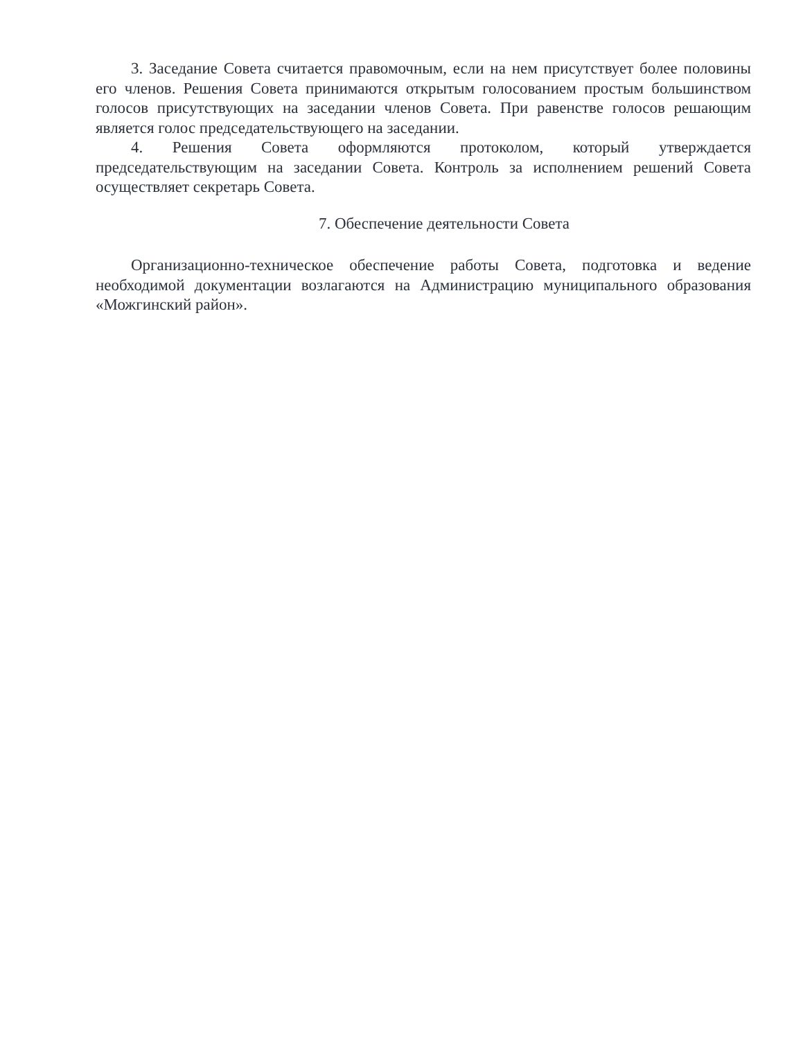3. Заседание Совета считается правомочным, если на нем присутствует более половины его членов. Решения Совета принимаются открытым голосованием простым большинством голосов присутствующих на заседании членов Совета. При равенстве голосов решающим является голос председательствующего на заседании.
4. Решения Совета оформляются протоколом, который утверждается председательствующим на заседании Совета. Контроль за исполнением решений Совета осуществляет секретарь Совета.
7. Обеспечение деятельности Совета
Организационно-техническое обеспечение работы Совета, подготовка и ведение необходимой документации возлагаются на Администрацию муниципального образования «Можгинский район».